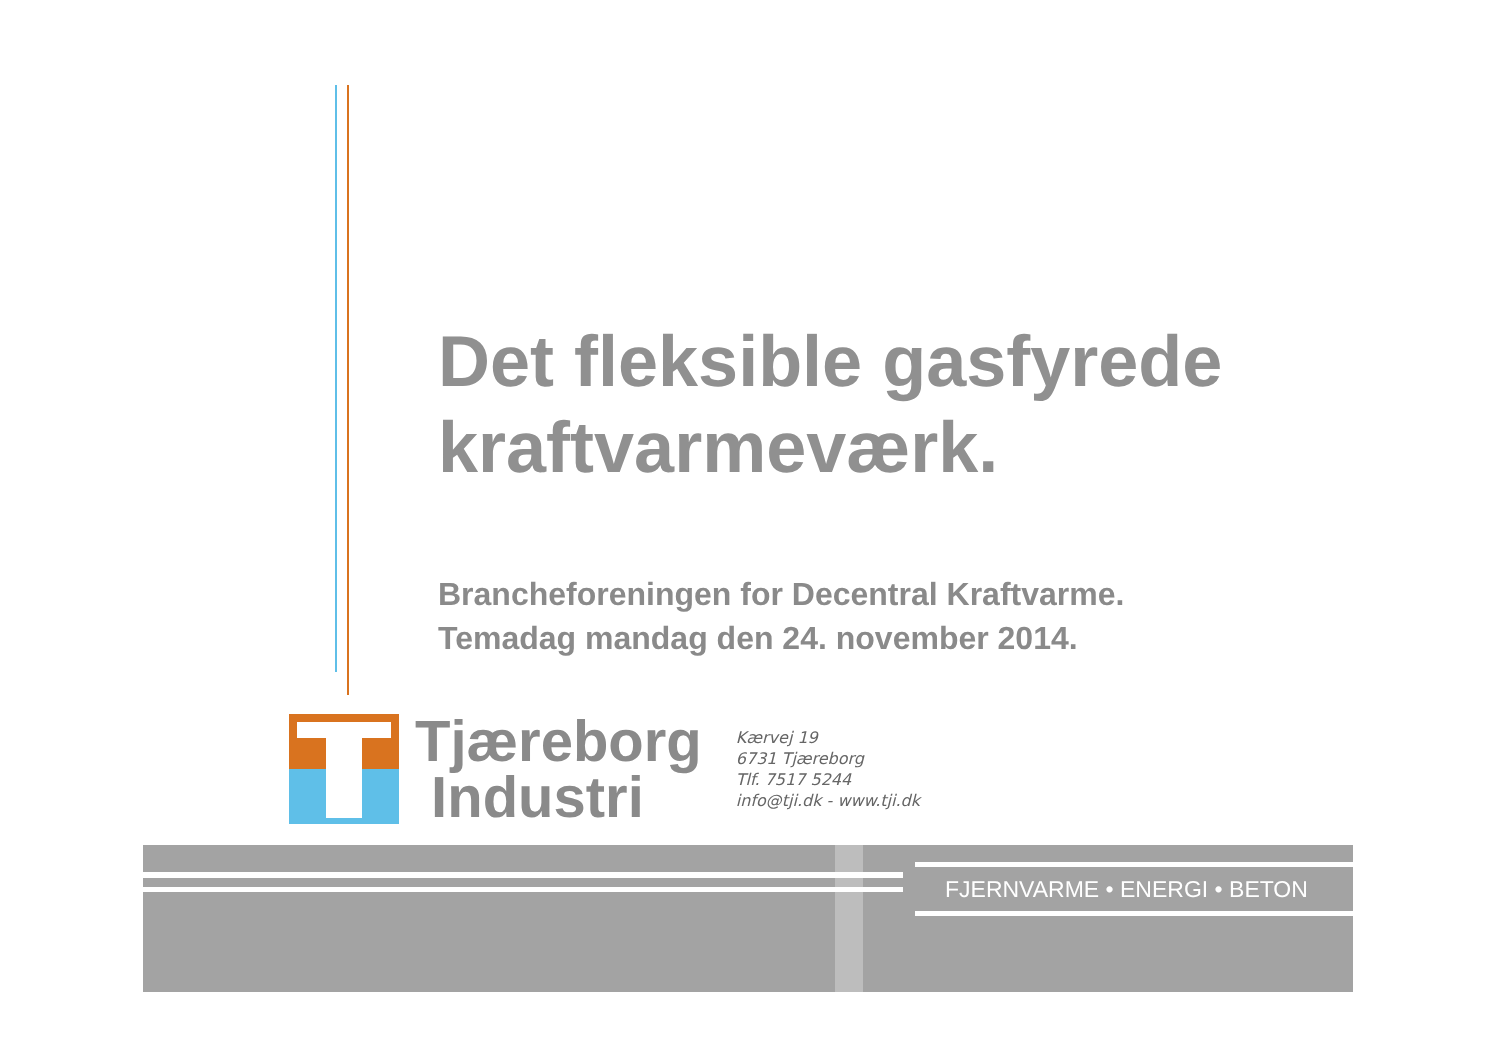Det fleksible gasfyrede
kraftvarmeværk.
Brancheforeningen for Decentral Kraftvarme.
Temadag mandag den 24. november 2014.
Tjæreborg
Industri
Kærvej 19
6731 Tjæreborg
Tlf. 7517 5244
info@tji.dk - www.tji.dk
FJERNVARME • ENERGI • BETON